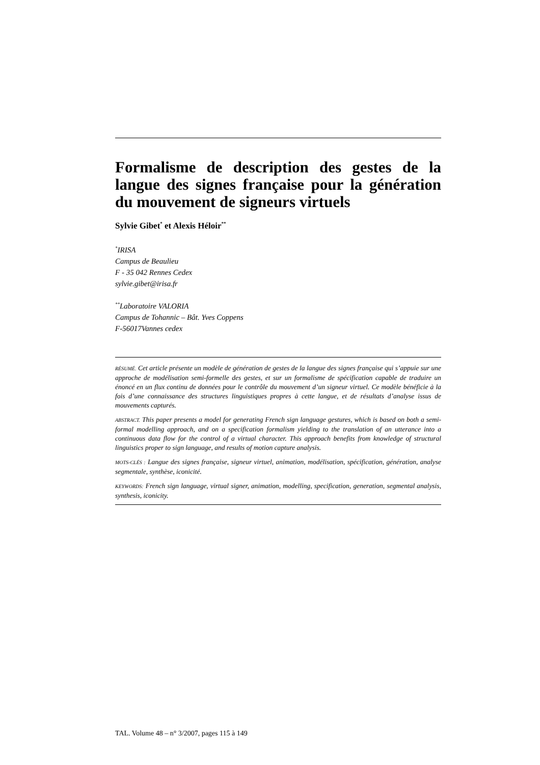Formalisme de description des gestes de la langue des signes française pour la génération du mouvement de signeurs virtuels
Sylvie Gibet<sup>*</sup> et Alexis Héloir<sup>**</sup>
<sup>*</sup> IRISA
Campus de Beaulieu
F - 35 042 Rennes Cedex
sylvie.gibet@irisa.fr
<sup>**</sup> Laboratoire VALORIA
Campus de Tohannic – Bât. Yves Coppens
F-56017Vannes cedex
RÉSUMÉ. Cet article présente un modèle de génération de gestes de la langue des signes française qui s’appuie sur une approche de modélisation semi-formelle des gestes, et sur un formalisme de spécification capable de traduire un énoncé en un flux continu de données pour le contrôle du mouvement d’un signeur virtuel. Ce modèle bénéficie à la fois d’une connaissance des structures linguistiques propres à cette langue, et de résultats d’analyse issus de mouvements capturés.
ABSTRACT. This paper presents a model for generating French sign language gestures, which is based on both a semi-formal modelling approach, and on a specification formalism yielding to the translation of an utterance into a continuous data flow for the control of a virtual character. This approach benefits from knowledge of structural linguistics proper to sign language, and results of motion capture analysis.
MOTS-CLÉS : Langue des signes française, signeur virtuel, animation, modélisation, spécification, génération, analyse segmentale, synthèse, iconicité.
KEYWORDS: French sign language, virtual signer, animation, modelling, specification, generation, segmental analysis, synthesis, iconicity.
TAL. Volume 48 – n° 3/2007, pages 115 à 149